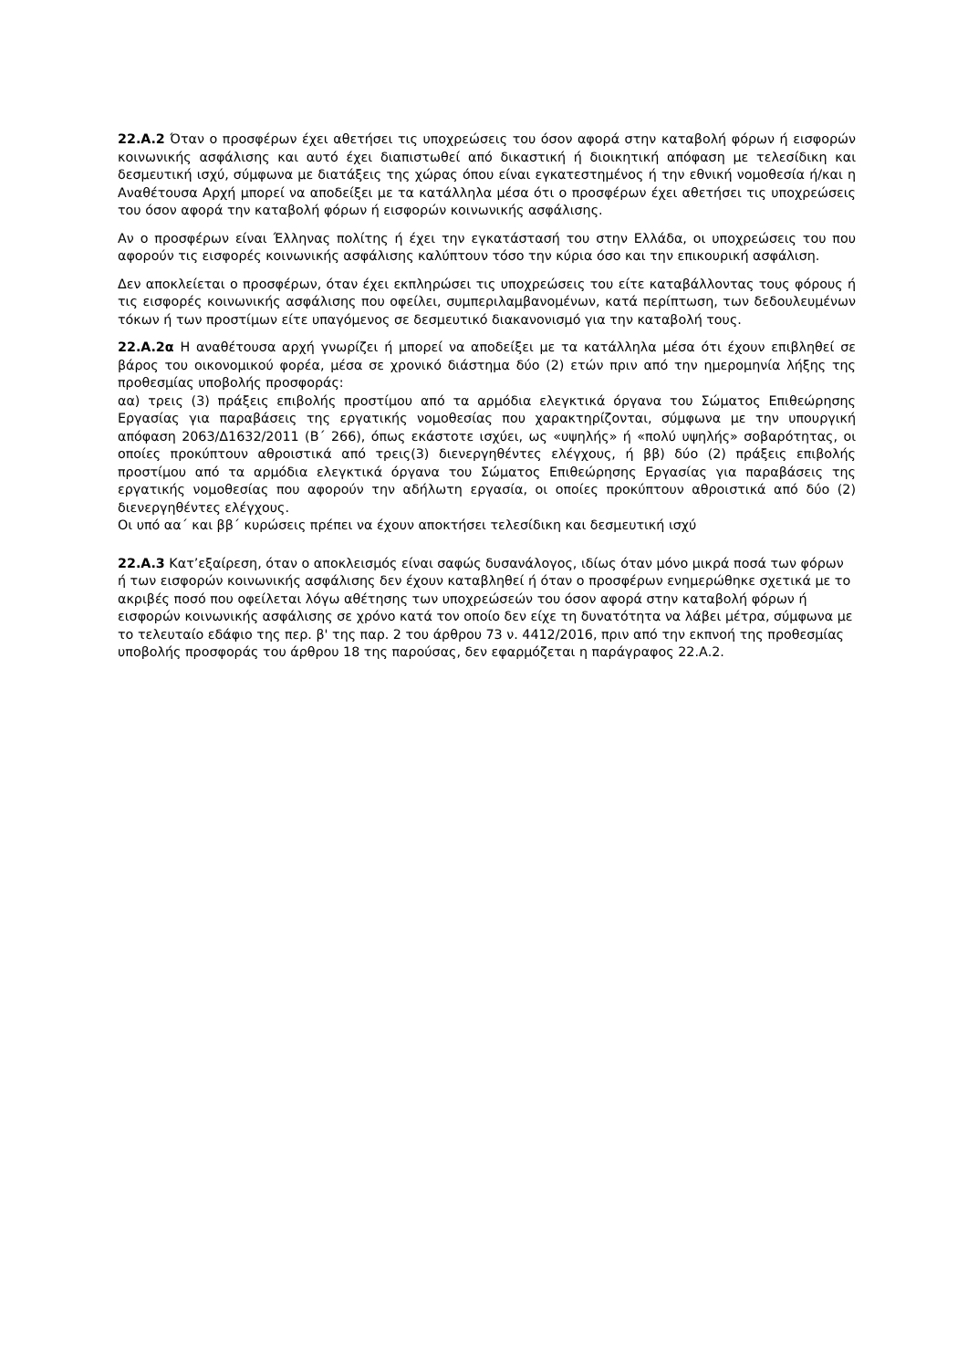22.Α.2 Όταν ο προσφέρων έχει αθετήσει τις υποχρεώσεις του όσον αφορά στην καταβολή φόρων ή εισφορών κοινωνικής ασφάλισης και αυτό έχει διαπιστωθεί από δικαστική ή διοικητική απόφαση με τελεσίδικη και δεσμευτική ισχύ, σύμφωνα με διατάξεις της χώρας όπου είναι εγκατεστημένος ή την εθνική νομοθεσία ή/και η Αναθέτουσα Αρχή μπορεί να αποδείξει με τα κατάλληλα μέσα ότι ο προσφέρων έχει αθετήσει τις υποχρεώσεις του όσον αφορά την καταβολή φόρων ή εισφορών κοινωνικής ασφάλισης.
Αν ο προσφέρων είναι Έλληνας πολίτης ή έχει την εγκατάστασή του στην Ελλάδα, οι υποχρεώσεις του που αφορούν τις εισφορές κοινωνικής ασφάλισης καλύπτουν τόσο την κύρια όσο και την επικουρική ασφάλιση.
Δεν αποκλείεται ο προσφέρων, όταν έχει εκπληρώσει τις υποχρεώσεις του είτε καταβάλλοντας τους φόρους ή τις εισφορές κοινωνικής ασφάλισης που οφείλει, συμπεριλαμβανομένων, κατά περίπτωση, των δεδουλευμένων τόκων ή των προστίμων είτε υπαγόμενος σε δεσμευτικό διακανονισμό για την καταβολή τους.
22.Α.2α Η αναθέτουσα αρχή γνωρίζει ή μπορεί να αποδείξει με τα κατάλληλα μέσα ότι έχουν επιβληθεί σε βάρος του οικονομικού φορέα, μέσα σε χρονικό διάστημα δύο (2) ετών πριν από την ημερομηνία λήξης της προθεσμίας υποβολής προσφοράς:
αα) τρεις (3) πράξεις επιβολής προστίμου από τα αρμόδια ελεγκτικά όργανα του Σώματος Επιθεώρησης Εργασίας για παραβάσεις της εργατικής νομοθεσίας που χαρακτηρίζονται, σύμφωνα με την υπουργική απόφαση 2063/Δ1632/2011 (Β΄ 266), όπως εκάστοτε ισχύει, ως «υψηλής» ή «πολύ υψηλής» σοβαρότητας, οι οποίες προκύπτουν αθροιστικά από τρεις(3) διενεργηθέντες ελέγχους, ή ββ) δύο (2) πράξεις επιβολής προστίμου από τα αρμόδια ελεγκτικά όργανα του Σώματος Επιθεώρησης Εργασίας για παραβάσεις της εργατικής νομοθεσίας που αφορούν την αδήλωτη εργασία, οι οποίες προκύπτουν αθροιστικά από δύο (2) διενεργηθέντες ελέγχους.
Οι υπό αα΄ και ββ΄ κυρώσεις πρέπει να έχουν αποκτήσει τελεσίδικη και δεσμευτική ισχύ
22.Α.3 Κατ’εξαίρεση, όταν ο αποκλεισμός είναι σαφώς δυσανάλογος, ιδίως όταν μόνο μικρά ποσά των φόρων ή των εισφορών κοινωνικής ασφάλισης δεν έχουν καταβληθεί ή όταν ο προσφέρων ενημερώθηκε σχετικά με το ακριβές ποσό που οφείλεται λόγω αθέτησης των υποχρεώσεών του όσον αφορά στην καταβολή φόρων ή εισφορών κοινωνικής ασφάλισης σε χρόνο κατά τον οποίο δεν είχε τη δυνατότητα να λάβει μέτρα, σύμφωνα με το τελευταίο εδάφιο της περ. β' της παρ. 2 του άρθρου 73 ν. 4412/2016, πριν από την εκπνοή της προθεσμίας υποβολής προσφοράς του άρθρου 18 της παρούσας, δεν εφαρμόζεται η παράγραφος 22.Α.2.